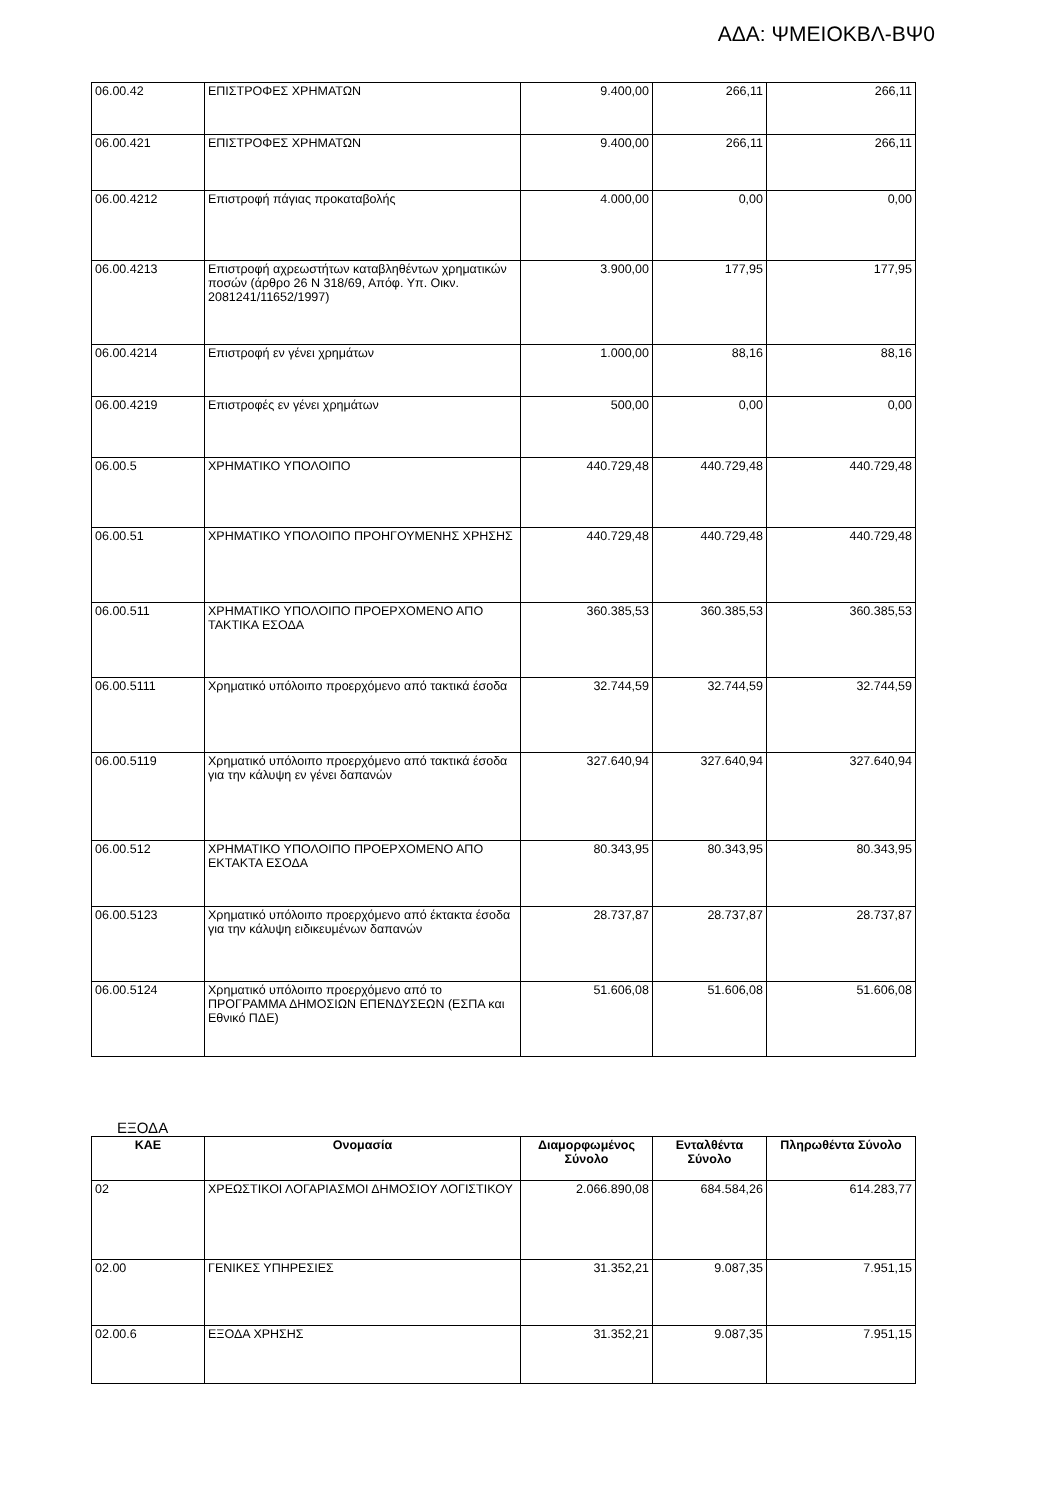ΑΔΑ: ΨΜΕΙΟΚΒΛ-ΒΨ0
| 06.00.42 | ΕΠΙΣΤΡΟΦΕΣ ΧΡΗΜΑΤΩΝ | 9.400,00 | 266,11 | 266,11 |
| 06.00.421 | ΕΠΙΣΤΡΟΦΕΣ ΧΡΗΜΑΤΩΝ | 9.400,00 | 266,11 | 266,11 |
| 06.00.4212 | Επιστροφή πάγιας προκαταβολής | 4.000,00 | 0,00 | 0,00 |
| 06.00.4213 | Επιστροφή αχρεωστήτων καταβληθέντων χρηματικών ποσών (άρθρο 26 Ν 318/69, Απόφ. Υπ. Οικν. 2081241/11652/1997) | 3.900,00 | 177,95 | 177,95 |
| 06.00.4214 | Επιστροφή εν γένει χρημάτων | 1.000,00 | 88,16 | 88,16 |
| 06.00.4219 | Επιστροφές εν γένει χρημάτων | 500,00 | 0,00 | 0,00 |
| 06.00.5 | ΧΡΗΜΑΤΙΚΟ ΥΠΟΛΟΙΠΟ | 440.729,48 | 440.729,48 | 440.729,48 |
| 06.00.51 | ΧΡΗΜΑΤΙΚΟ ΥΠΟΛΟΙΠΟ ΠΡΟΗΓΟΥΜΕΝΗΣ ΧΡΗΣΗΣ | 440.729,48 | 440.729,48 | 440.729,48 |
| 06.00.511 | ΧΡΗΜΑΤΙΚΟ ΥΠΟΛΟΙΠΟ ΠΡΟΕΡΧΟΜΕΝΟ ΑΠΟ ΤΑΚΤΙΚΑ ΕΣΟΔΑ | 360.385,53 | 360.385,53 | 360.385,53 |
| 06.00.5111 | Χρηματικό υπόλοιπο προερχόμενο από τακτικά έσοδα | 32.744,59 | 32.744,59 | 32.744,59 |
| 06.00.5119 | Χρηματικό υπόλοιπο προερχόμενο από τακτικά έσοδα για την κάλυψη εν γένει δαπανών | 327.640,94 | 327.640,94 | 327.640,94 |
| 06.00.512 | ΧΡΗΜΑΤΙΚΟ ΥΠΟΛΟΙΠΟ ΠΡΟΕΡΧΟΜΕΝΟ ΑΠΟ ΕΚΤΑΚΤΑ ΕΣΟΔΑ | 80.343,95 | 80.343,95 | 80.343,95 |
| 06.00.5123 | Χρηματικό υπόλοιπο προερχόμενο από έκτακτα έσοδα για την κάλυψη ειδικευμένων δαπανών | 28.737,87 | 28.737,87 | 28.737,87 |
| 06.00.5124 | Χρηματικό υπόλοιπο προερχόμενο από το ΠΡΟΓΡΑΜΜΑ ΔΗΜΟΣΙΩΝ ΕΠΕΝΔΥΣΕΩΝ (ΕΣΠΑ και Εθνικό ΠΔΕ) | 51.606,08 | 51.606,08 | 51.606,08 |
ΕΞΟΔΑ
| ΚΑΕ | Ονομασία | Διαμορφωμένος Σύνολο | Ενταλθέντα Σύνολο | Πληρωθέντα Σύνολο |
| --- | --- | --- | --- | --- |
| 02 | ΧΡΕΩΣΤΙΚΟΙ ΛΟΓΑΡΙΑΣΜΟΙ ΔΗΜΟΣΙΟΥ ΛΟΓΙΣΤΙΚΟΥ | 2.066.890,08 | 684.584,26 | 614.283,77 |
| 02.00 | ΓΕΝΙΚΕΣ ΥΠΗΡΕΣΙΕΣ | 31.352,21 | 9.087,35 | 7.951,15 |
| 02.00.6 | ΕΞΟΔΑ ΧΡΗΣΗΣ | 31.352,21 | 9.087,35 | 7.951,15 |